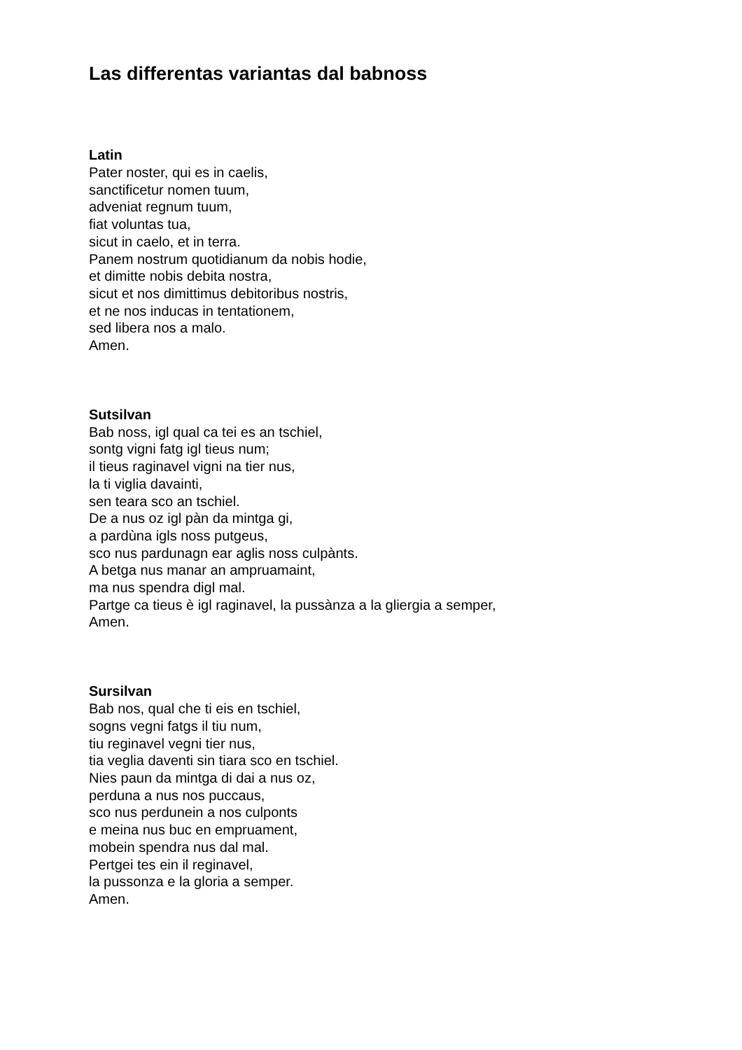Las differentas variantas dal babnoss
Latin
Pater noster, qui es in caelis,
sanctificetur nomen tuum,
adveniat regnum tuum,
fiat voluntas tua,
sicut in caelo, et in terra.
Panem nostrum quotidianum da nobis hodie,
et dimitte nobis debita nostra,
sicut et nos dimittimus debitoribus nostris,
et ne nos inducas in tentationem,
sed libera nos a malo.
Amen.
Sutsilvan
Bab noss, igl qual ca tei es an tschiel,
sontg vigni fatg igl tieus num;
il tieus raginavel vigni na tier nus,
la ti viglia davainti,
sen teara sco an tschiel.
De a nus oz igl pàn da mintga gi,
a pardùna igls noss putgeus,
sco nus pardunagn ear aglis noss culpànts.
A betga nus manar an ampruamaint,
ma nus spendra digl mal.
Partge ca tieus è igl raginavel, la pussànza a la gliergia a semper,
Amen.
Sursilvan
Bab nos, qual che ti eis en tschiel,
sogns vegni fatgs il tiu num,
tiu reginavel vegni tier nus,
tia veglia daventi sin tiara sco en tschiel.
Nies paun da mintga di dai a nus oz,
perduna a nus nos puccaus,
sco nus perdunein a nos culponts
e meina nus buc en empruament,
mobein spendra nus dal mal.
Pertgei tes ein il reginavel,
la pussonza e la gloria a semper.
Amen.